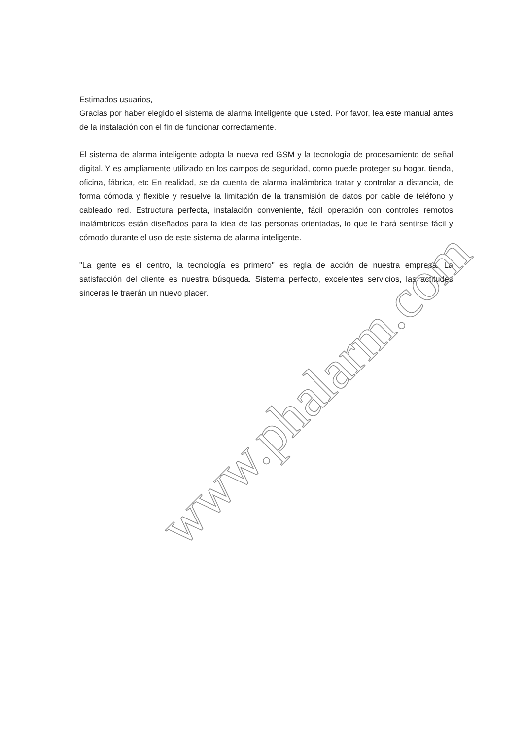Estimados usuarios,
Gracias por haber elegido el sistema de alarma inteligente que usted. Por favor, lea este manual antes de la instalación con el fin de funcionar correctamente.
El sistema de alarma inteligente adopta la nueva red GSM y la tecnología de procesamiento de señal digital. Y es ampliamente utilizado en los campos de seguridad, como puede proteger su hogar, tienda, oficina, fábrica, etc En realidad, se da cuenta de alarma inalámbrica tratar y controlar a distancia, de forma cómoda y flexible y resuelve la limitación de la transmisión de datos por cable de teléfono y cableado red. Estructura perfecta, instalación conveniente, fácil operación con controles remotos inalámbricos están diseñados para la idea de las personas orientadas, lo que le hará sentirse fácil y cómodo durante el uso de este sistema de alarma inteligente.
"La gente es el centro, la tecnología es primero" es regla de acción de nuestra empresa. La satisfacción del cliente es nuestra búsqueda. Sistema perfecto, excelentes servicios, las actitudes sinceras le traerán un nuevo placer.
www.phalarm.com